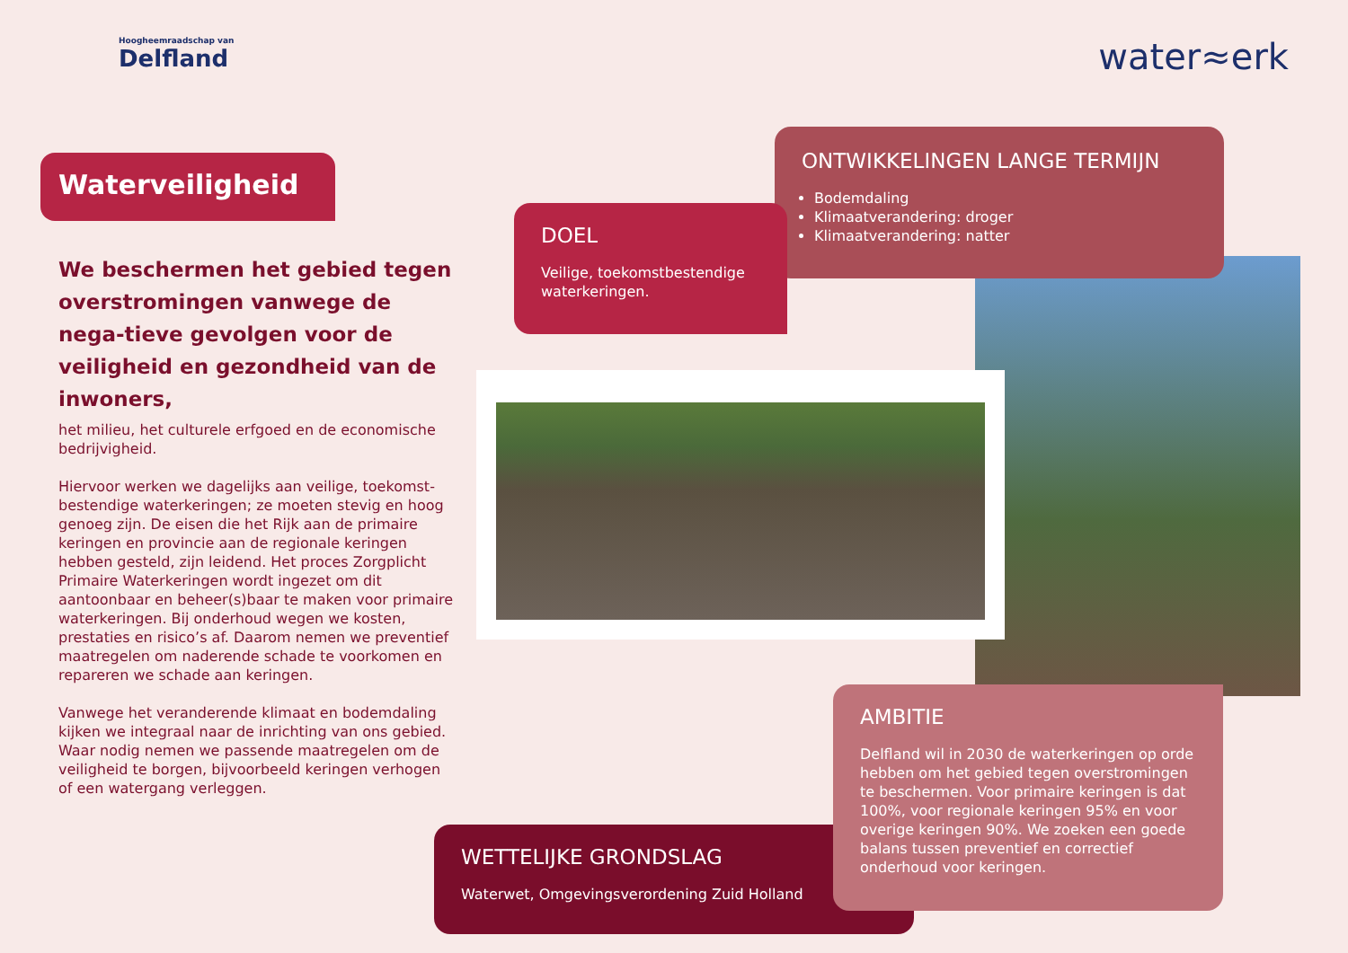Hoogheemraadschap van
Delfland
water≈erk
Waterveiligheid
We beschermen het gebied tegen overstromingen vanwege de nega-tieve gevolgen voor de veiligheid en gezondheid van de inwoners,
het milieu, het culturele erfgoed en de economische bedrijvigheid.
Hiervoor werken we dagelijks aan veilige, toekomst-bestendige waterkeringen; ze moeten stevig en hoog genoeg zijn. De eisen die het Rijk aan de primaire keringen en provincie aan de regionale keringen hebben gesteld, zijn leidend. Het proces Zorgplicht Primaire Waterkeringen wordt ingezet om dit aantoonbaar en beheer(s)baar te maken voor primaire waterkeringen. Bij onderhoud wegen we kosten, prestaties en risico’s af. Daarom nemen we preventief maatregelen om naderende schade te voorkomen en repareren we schade aan keringen.
Vanwege het veranderende klimaat en bodemdaling kijken we integraal naar de inrichting van ons gebied. Waar nodig nemen we passende maatregelen om de veiligheid te borgen, bijvoorbeeld keringen verhogen of een watergang verleggen.
ONTWIKKELINGEN LANGE TERMIJN
Bodemdaling
Klimaatverandering: droger
Klimaatverandering: natter
DOEL
Veilige, toekomstbestendige waterkeringen.
WETTELIJKE GRONDSLAG
Waterwet, Omgevingsverordening Zuid Holland
AMBITIE
Delfland wil in 2030 de waterkeringen op orde hebben om het gebied tegen overstromingen te beschermen. Voor primaire keringen is dat 100%, voor regionale keringen 95% en voor overige keringen 90%. We zoeken een goede balans tussen preventief en correctief onderhoud voor keringen.